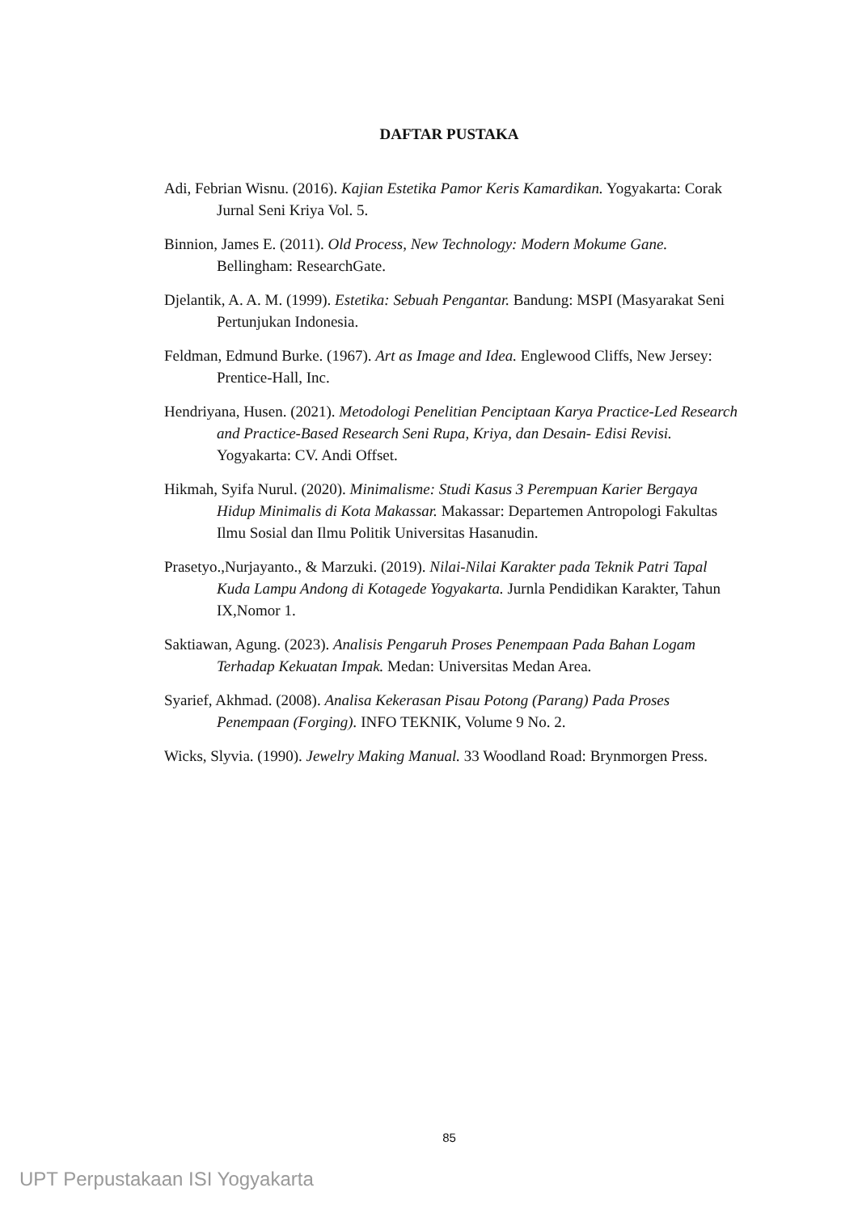DAFTAR PUSTAKA
Adi, Febrian Wisnu. (2016). Kajian Estetika Pamor Keris Kamardikan. Yogyakarta: Corak Jurnal Seni Kriya Vol. 5.
Binnion, James E. (2011). Old Process, New Technology: Modern Mokume Gane. Bellingham: ResearchGate.
Djelantik, A. A. M. (1999). Estetika: Sebuah Pengantar. Bandung: MSPI (Masyarakat Seni Pertunjukan Indonesia.
Feldman, Edmund Burke. (1967). Art as Image and Idea. Englewood Cliffs, New Jersey: Prentice-Hall, Inc.
Hendriyana, Husen. (2021). Metodologi Penelitian Penciptaan Karya Practice-Led Research and Practice-Based Research Seni Rupa, Kriya, dan Desain- Edisi Revisi. Yogyakarta: CV. Andi Offset.
Hikmah, Syifa Nurul. (2020). Minimalisme: Studi Kasus 3 Perempuan Karier Bergaya Hidup Minimalis di Kota Makassar. Makassar: Departemen Antropologi Fakultas Ilmu Sosial dan Ilmu Politik Universitas Hasanudin.
Prasetyo.,Nurjayanto., & Marzuki. (2019). Nilai-Nilai Karakter pada Teknik Patri Tapal Kuda Lampu Andong di Kotagede Yogyakarta. Jurnla Pendidikan Karakter, Tahun IX,Nomor 1.
Saktiawan, Agung. (2023). Analisis Pengaruh Proses Penempaan Pada Bahan Logam Terhadap Kekuatan Impak. Medan: Universitas Medan Area.
Syarief, Akhmad. (2008). Analisa Kekerasan Pisau Potong (Parang) Pada Proses Penempaan (Forging). INFO TEKNIK, Volume 9 No. 2.
Wicks, Slyvia. (1990). Jewelry Making Manual. 33 Woodland Road: Brynmorgen Press.
85
UPT Perpustakaan ISI Yogyakarta